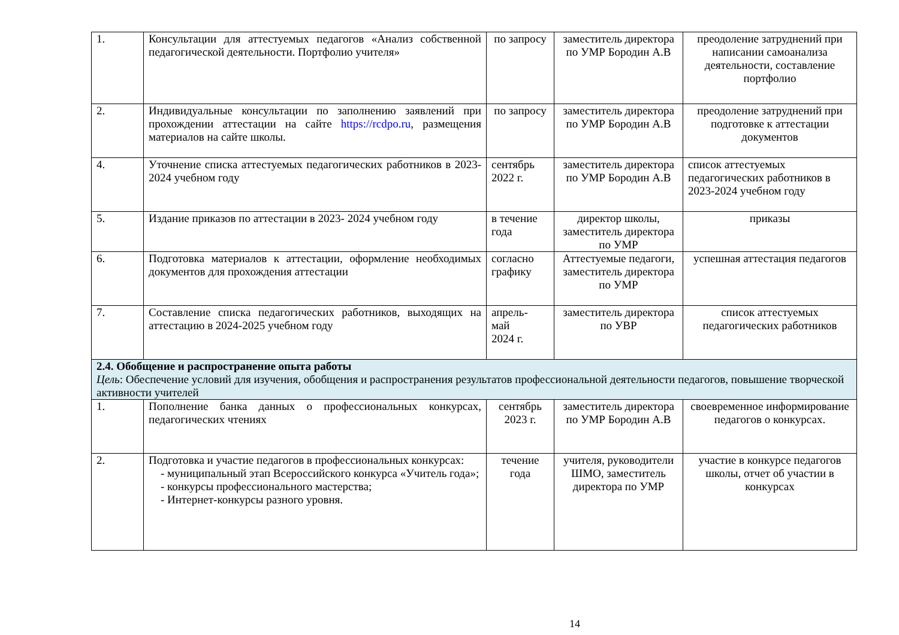| 1. | Консультации для аттестуемых педагогов «Анализ собственной педагогической деятельности. Портфолио учителя» | по запросу | заместитель директора по УМР Бородин А.В | преодоление затруднений при написании самоанализа деятельности, составление портфолио |
| 2. | Индивидуальные консультации по заполнению заявлений при прохождении аттестации на сайте https://rcdpo.ru , размещения материалов на сайте школы. | по запросу | заместитель директора по УМР Бородин А.В | преодоление затруднений при подготовке к аттестации документов |
| 4. | Уточнение списка аттестуемых педагогических работников в 2023-2024 учебном году | сентябрь 2022 г. | заместитель директора по УМР Бородин А.В | список аттестуемых педагогических работников в 2023-2024 учебном году |
| 5. | Издание приказов по аттестации в 2023- 2024 учебном году | в течение года | директор школы, заместитель директора по УМР | приказы |
| 6. | Подготовка материалов к аттестации, оформление необходимых документов для прохождения аттестации | согласно графику | Аттестуемые педагоги, заместитель директора по УМР | успешная аттестация педагогов |
| 7. | Составление списка педагогических работников, выходящих на аттестацию в 2024-2025 учебном году | апрель- май 2024 г. | заместитель директора по УВР | список аттестуемых педагогических работников |
| 2.4. Обобщение и распространение опыта работы Цель : Обеспечение условий для изучения, обобщения и распространения результатов профессиональной деятельности педагогов, повышение творческой активности учителей | | | | |
| 1. | Пополнение банка данных о профессиональных конкурсах, педагогических чтениях | сентябрь 2023 г. | заместитель директора по УМР Бородин А.В | своевременное информирование педагогов о конкурсах. |
| 2. | Подготовка и участие педагогов в профессиональных конкурсах: - муниципальный этап Всероссийского конкурса «Учитель года»; - конкурсы профессионального мастерства; - Интернет-конкурсы разного уровня. | течение года | учителя, руководители ШМО, заместитель директора по УМР | участие в конкурсе педагогов школы, отчет об участии в конкурсах |
14